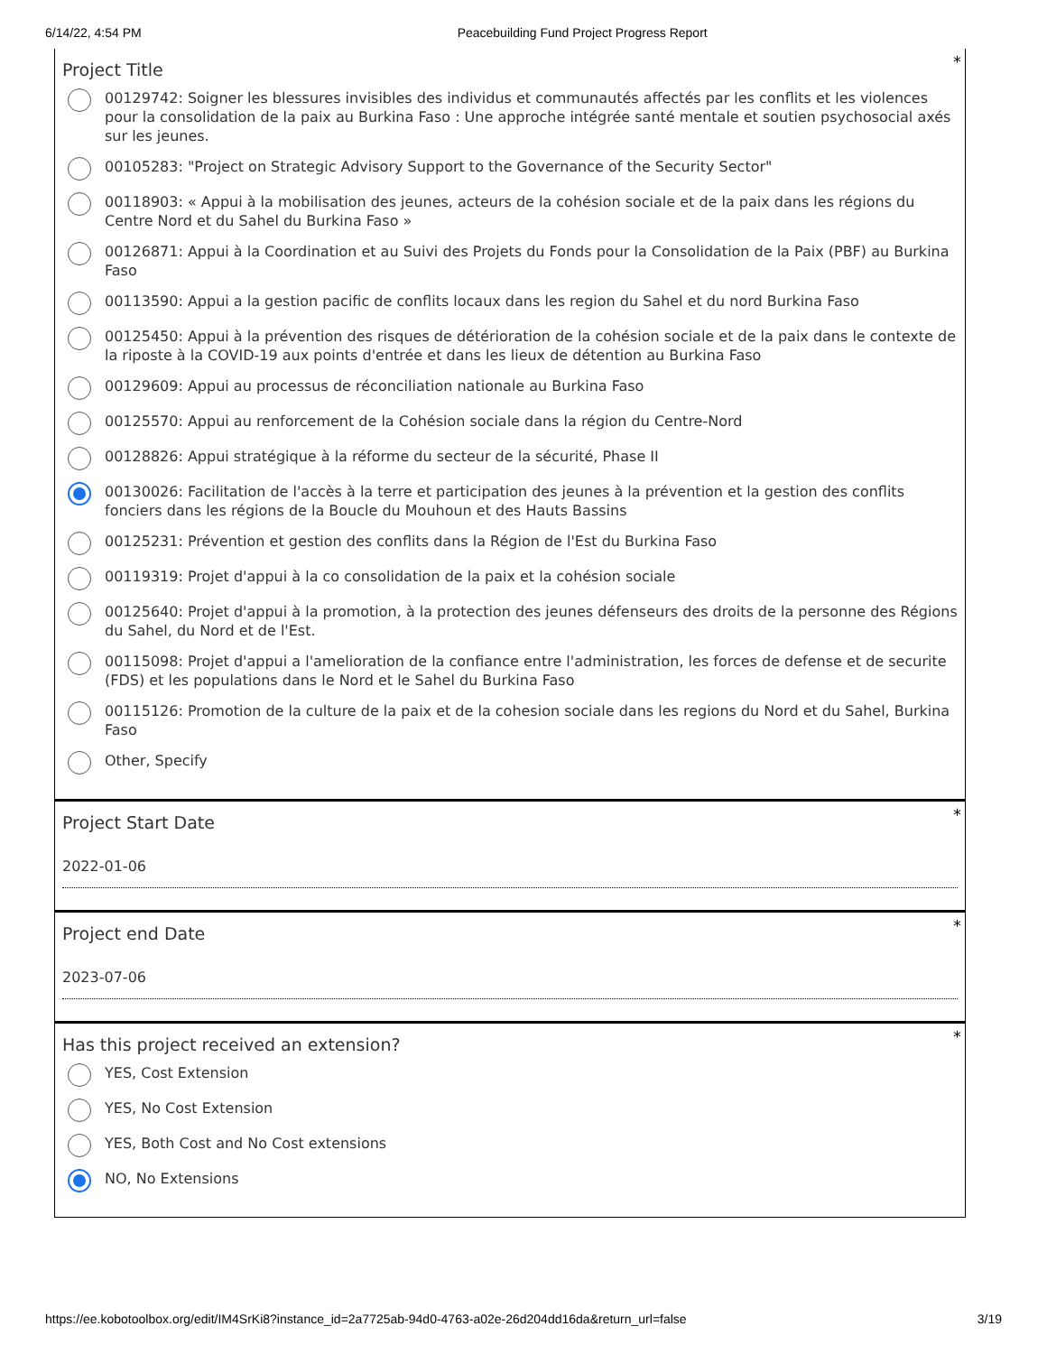6/14/22, 4:54 PM Peacebuilding Fund Project Progress Report
*
Project Title
00129742: Soigner les blessures invisibles des individus et communautés affectés par les conflits et les violences pour la consolidation de la paix au Burkina Faso : Une approche intégrée santé mentale et soutien psychosocial axés sur les jeunes.
00105283: "Project on Strategic Advisory Support to the Governance of the Security Sector"
00118903: « Appui à la mobilisation des jeunes, acteurs de la cohésion sociale et de la paix dans les régions du Centre Nord et du Sahel du Burkina Faso »
00126871: Appui à la Coordination et au Suivi des Projets du Fonds pour la Consolidation de la Paix (PBF) au Burkina Faso
00113590: Appui a la gestion pacific de conflits locaux dans les region du Sahel et du nord Burkina Faso
00125450: Appui à la prévention des risques de détérioration de la cohésion sociale et de la paix dans le contexte de la riposte à la COVID-19 aux points d'entrée et dans les lieux de détention au Burkina Faso
00129609: Appui au processus de réconciliation nationale au Burkina Faso
00125570: Appui au renforcement de la Cohésion sociale dans la région du Centre-Nord
00128826: Appui stratégique à la réforme du secteur de la sécurité, Phase II
00130026: Facilitation de l'accès à la terre et participation des jeunes à la prévention et la gestion des conflits fonciers dans les régions de la Boucle du Mouhoun et des Hauts Bassins
00125231: Prévention et gestion des conflits dans la Région de l'Est du Burkina Faso
00119319: Projet d'appui à la co consolidation de la paix et la cohésion sociale
00125640: Projet d'appui à la promotion, à la protection des jeunes défenseurs des droits de la personne des Régions du Sahel, du Nord et de l'Est.
00115098: Projet d'appui a l'amelioration de la confiance entre l'administration, les forces de defense et de securite (FDS) et les populations dans le Nord et le Sahel du Burkina Faso
00115126: Promotion de la culture de la paix et de la cohesion sociale dans les regions du Nord et du Sahel, Burkina Faso
Other, Specify
*
Project Start Date
2022-01-06
*
Project end Date
2023-07-06
*
Has this project received an extension?
YES, Cost Extension
YES, No Cost Extension
YES, Both Cost and No Cost extensions
NO, No Extensions
https://ee.kobotoolbox.org/edit/IM4SrKi8?instance_id=2a7725ab-94d0-4763-a02e-26d204dd16da&return_url=false 3/19